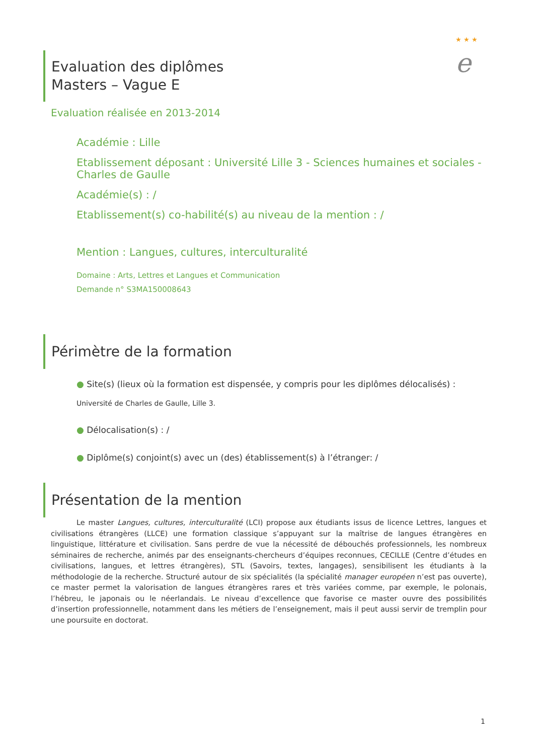★ ★ ★
e
Evaluation des diplômes
Masters – Vague E
Evaluation réalisée en 2013-2014
Académie : Lille
Etablissement déposant : Université Lille 3 - Sciences humaines et sociales - Charles de Gaulle
Académie(s) : /
Etablissement(s) co-habilité(s) au niveau de la mention : /
Mention : Langues, cultures, interculturalité
Domaine : Arts, Lettres et Langues et Communication
Demande n° S3MA150008643
Périmètre de la formation
● Site(s) (lieux où la formation est dispensée, y compris pour les diplômes délocalisés) :
Université de Charles de Gaulle, Lille 3.
● Délocalisation(s) : /
● Diplôme(s) conjoint(s) avec un (des) établissement(s) à l’étranger: /
Présentation de la mention
Le master Langues, cultures, interculturalité (LCI) propose aux étudiants issus de licence Lettres, langues et civilisations étrangères (LLCE) une formation classique s’appuyant sur la maîtrise de langues étrangères en linguistique, littérature et civilisation. Sans perdre de vue la nécessité de débouchés professionnels, les nombreux séminaires de recherche, animés par des enseignants-chercheurs d’équipes reconnues, CECILLE (Centre d’études en civilisations, langues, et lettres étrangères), STL (Savoirs, textes, langages), sensibilisent les étudiants à la méthodologie de la recherche. Structuré autour de six spécialités (la spécialité manager européen n’est pas ouverte), ce master permet la valorisation de langues étrangères rares et très variées comme, par exemple, le polonais, l’hébreu, le japonais ou le néerlandais. Le niveau d’excellence que favorise ce master ouvre des possibilités d’insertion professionnelle, notamment dans les métiers de l’enseignement, mais il peut aussi servir de tremplin pour une poursuite en doctorat.
1